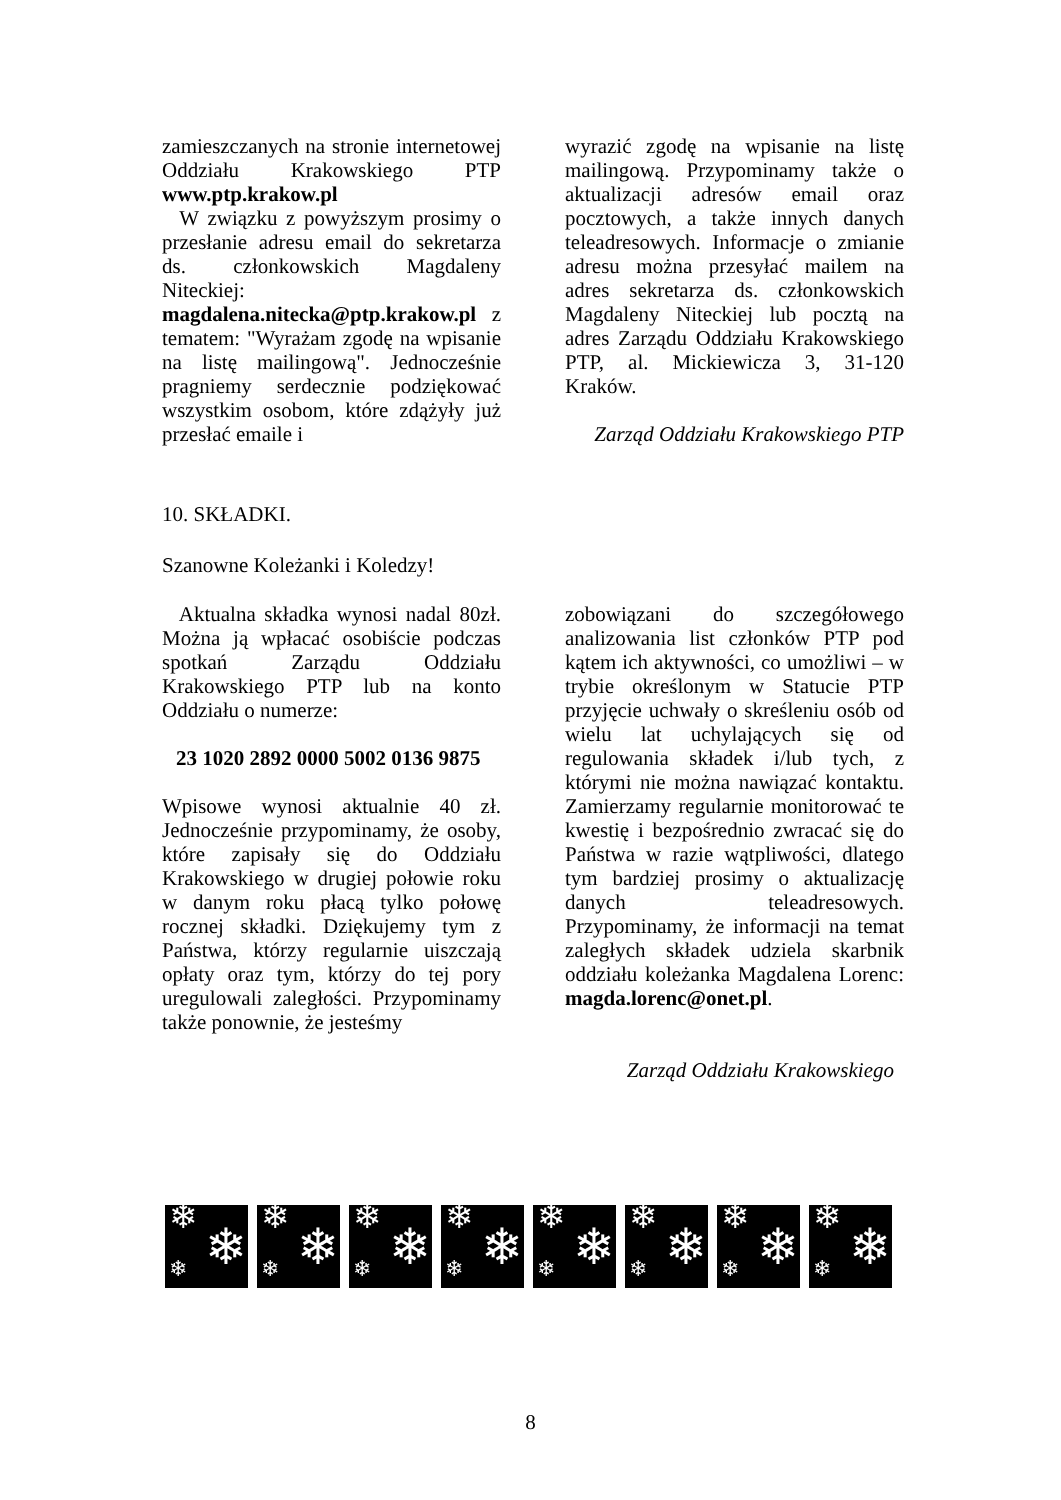zamieszczanych na stronie internetowej Oddziału Krakowskiego PTP www.ptp.krakow.pl
W związku z powyższym prosimy o przesłanie adresu email do sekretarza ds. członkowskich Magdaleny Niteckiej: magdalena.nitecka@ptp.krakow.pl z tematem: "Wyrażam zgodę na wpisanie na listę mailingową". Jednocześnie pragniemy serdecznie podziękować wszystkim osobom, które zdążyły już przesłać emaile i
wyrazić zgodę na wpisanie na listę mailingową. Przypominamy także o aktualizacji adresów email oraz pocztowych, a także innych danych teleadresowych. Informacje o zmianie adresu można przesyłać mailem na adres sekretarza ds. członkowskich Magdaleny Niteckiej lub pocztą na adres Zarządu Oddziału Krakowskiego PTP, al. Mickiewicza 3, 31-120 Kraków.
Zarząd Oddziału Krakowskiego PTP
10. SKŁADKI.
Szanowne Koleżanki i Koledzy!
Aktualna składka wynosi nadal 80zł. Można ją wpłacać osobiście podczas spotkań Zarządu Oddziału Krakowskiego PTP lub na konto Oddziału o numerze:
23 1020 2892 0000 5002 0136 9875
Wpisowe wynosi aktualnie 40 zł. Jednocześnie przypominamy, że osoby, które zapisały się do Oddziału Krakowskiego w drugiej połowie roku w danym roku płacą tylko połowę rocznej składki. Dziękujemy tym z Państwa, którzy regularnie uiszczają opłaty oraz tym, którzy do tej pory uregulowali zaległości. Przypominamy także ponownie, że jesteśmy
zobowiązani do szczegółowego analizowania list członków PTP pod kątem ich aktywności, co umożliwi – w trybie określonym w Statucie PTP przyjęcie uchwały o skreśleniu osób od wielu lat uchylających się od regulowania składek i/lub tych, z którymi nie można nawiązać kontaktu. Zamierzamy regularnie monitorować te kwestię i bezpośrednio zwracać się do Państwa w razie wątpliwości, dlatego tym bardziej prosimy o aktualizację danych teleadresowych. Przypominamy, że informacji na temat zaległych składek udziela skarbnik oddziału koleżanka Magdalena Lorenc: magda.lorenc@onet.pl.
Zarząd Oddziału Krakowskiego
❄
❄ ❄
❄
❄ ❄
❄
❄ ❄
❄
❄ ❄
❄
❄ ❄
❄
❄ ❄
❄
❄ ❄
❄
❄ ❄
8